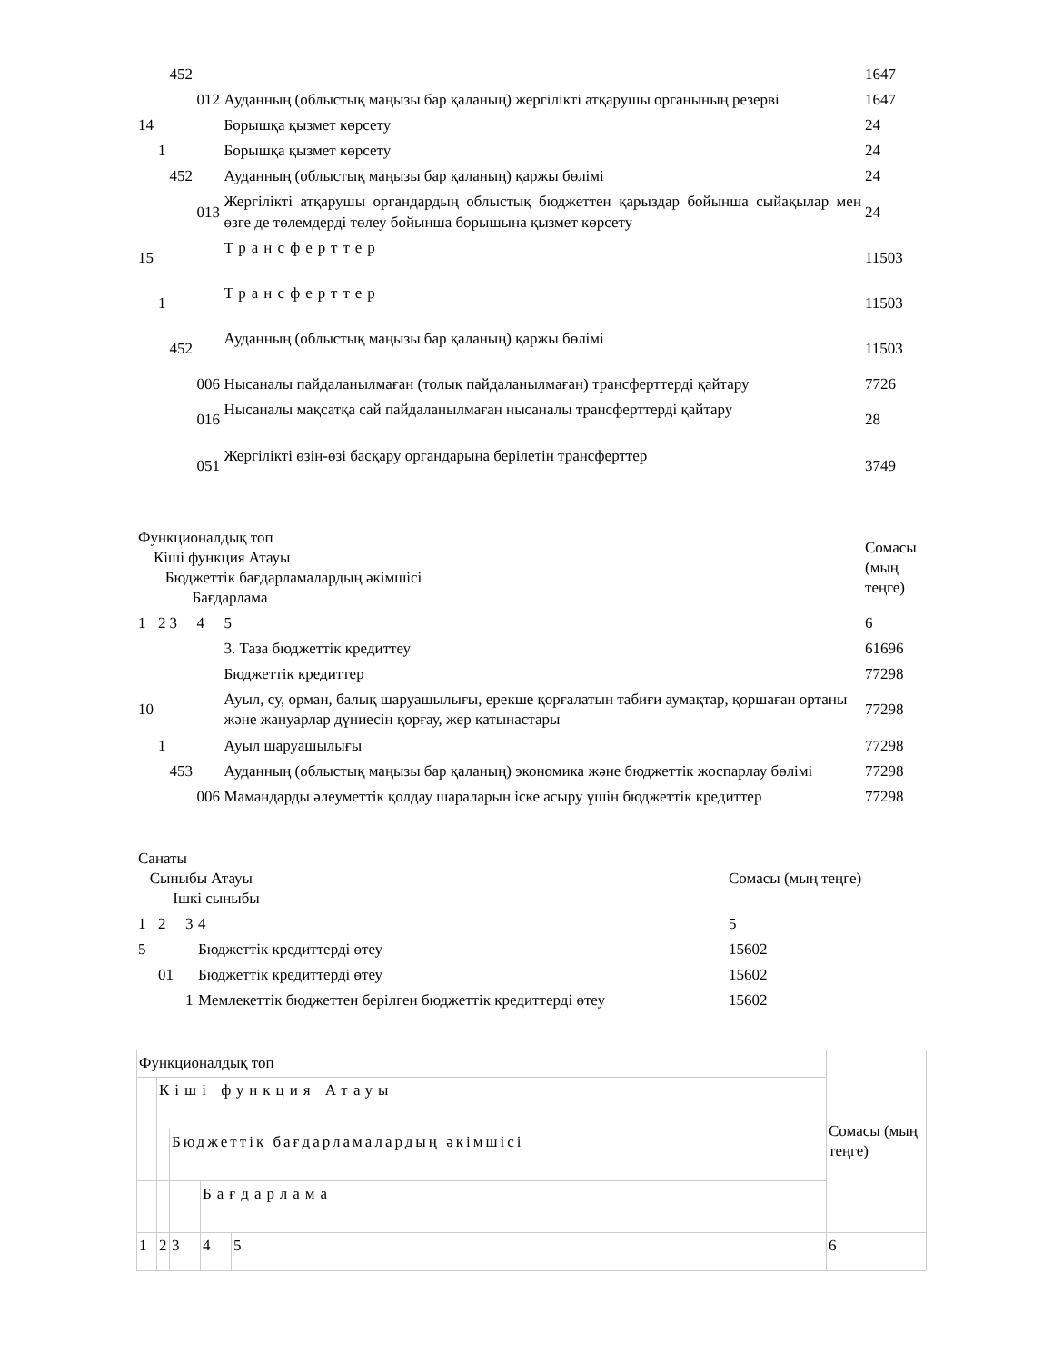| | | 452 | | | 1647 |
| | | | 012 | Ауданның (облыстық маңызы бар қаланың) жергілікті атқарушы органының резерві | 1647 |
| 14 | | | | Борышқа қызмет көрсету | 24 |
| | 1 | | | Борышқа қызмет көрсету | 24 |
| | | 452 | | Ауданның (облыстық маңызы бар қаланың) қаржы бөлімі | 24 |
| | | | 013 | Жергілікті атқарушы органдардың облыстық бюджеттен қарыздар бойынша сыйақылар мен өзге де төлемдерді төлеу бойынша борышына қызмет көрсету | 24 |
| 15 | | | | Трансферттер | 11503 |
| | 1 | | | Трансферттер | 11503 |
| | | 452 | | Ауданның (облыстық маңызы бар қаланың) қаржы бөлімі | 11503 |
| | | | 006 | Нысаналы пайдаланылмаған (толық пайдаланылмаған) трансферттерді қайтару | 7726 |
| | | | 016 | Нысаналы мақсатқа сай пайдаланылмаған нысаналы трансферттерді қайтару | 28 |
| | | | 051 | Жергілікті өзін-өзі басқару органдарына берілетін трансферттер | 3749 |
| Функционалдық топ Кіші функция Атауы Бюджеттік бағдарламалардың әкімшісі Бағдарлама | | | | | Сомасы (мың теңге) |
| 1 | 2 | 3 | 4 | 5 | 6 |
| | | | | 3. Таза бюджеттік кредиттеу | 61696 |
| | | | | Бюджеттік кредиттер | 77298 |
| 10 | | | | Ауыл, су, орман, балық шаруашылығы, ерекше қорғалатын табиғи аумақтар, қоршаған ортаны және жануарлар дүниесін қорғау, жер қатынастары | 77298 |
| | 1 | | | Ауыл шаруашылығы | 77298 |
| | | 453 | | Ауданның (облыстық маңызы бар қаланың) экономика және бюджеттік жоспарлау бөлімі | 77298 |
| | | | 006 | Мамандарды әлеуметтік қолдау шараларын іске асыру үшін бюджеттік кредиттер | 77298 |
| Санаты Сыныбы Атауы Ішкі сыныбы | | | | Сомасы (мың теңге) |
| 1 | 2 | 3 | 4 | 5 |
| 5 | | | Бюджеттік кредиттерді өтеу | 15602 |
| | 01 | | Бюджеттік кредиттерді өтеу | 15602 |
| | | 1 | Мемлекеттік бюджеттен берілген бюджеттік кредиттерді өтеу | 15602 |
| Функционалдық топ | | | | | Сомасы (мың теңге) |
| | Кіші функция Атауы | | | | |
| | | Бюджеттік бағдарламалардың әкімшісі | | | |
| | | | Бағдарлама | | |
| 1 | 2 | 3 | 4 | 5 | 6 |